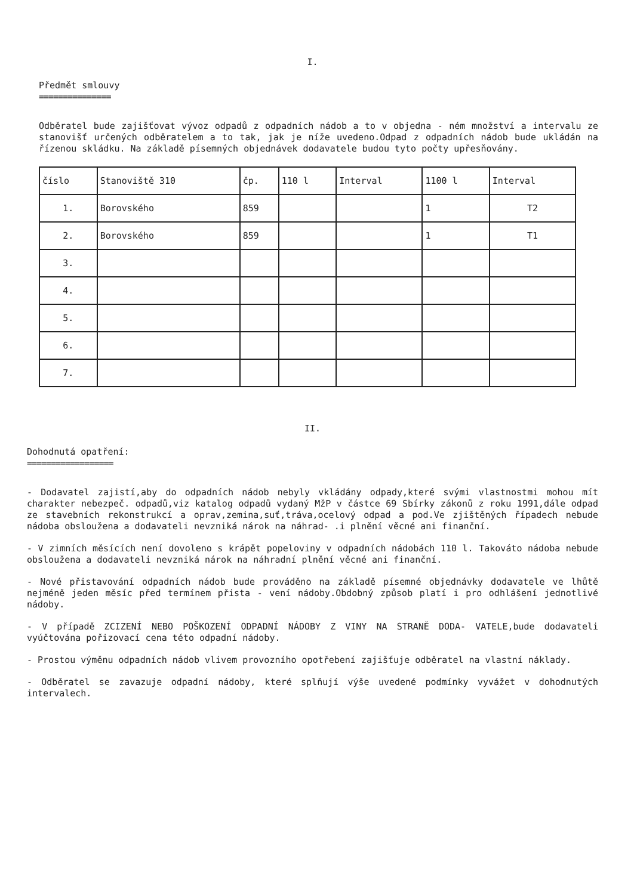I.
Předmět smlouvy
===============
Odběratel bude zajišťovat vývoz odpadů z odpadních nádob a to v objedna - ném množství a intervalu ze stanovišť určených odběratelem a to tak, jak je níže uvedeno.Odpad z odpadních nádob bude ukládán na řízenou skládku. Na základě písemných objednávek dodavatele budou tyto počty upřesňovány.
| číslo | Stanoviště 310 | čp. | 110 l | Interval | 1100 l | Interval |
| --- | --- | --- | --- | --- | --- | --- |
| 1. | Borovského | 859 | | | 1 | T2 |
| 2. | Borovského | 859 | | | 1 | T1 |
| 3. | | | | | | |
| 4. | | | | | | |
| 5. | | | | | | |
| 6. | | | | | | |
| 7. | | | | | | |
II.
Dohodnutá opatření:
==================
- Dodavatel zajistí,aby do odpadních nádob nebyly vkládány odpady,které svými vlastnostmi mohou mít charakter nebezpeč. odpadů,viz katalog odpadů vydaný MžP v částce 69 Sbírky zákonů z roku 1991,dále odpad ze stavebních rekonstrukcí a oprav,zemina,suť,tráva,ocelový odpad a pod.Ve zjištěných řípadech nebude nádoba obsloužena a dodavateli nevzniká nárok na náhrad- .i plnění věcné ani finanční.
- V zimních měsících není dovoleno s krápět popeloviny v odpadních nádobách 110 l. Takováto nádoba nebude obsloužena a dodavateli nevzniká nárok na náhradní plnění věcné ani finanční.
- Nové přistavování odpadních nádob bude prováděno na základě písemné objednávky dodavatele ve lhůtě nejméně jeden měsíc před termínem přista - vení nádoby.Obdobný způsob platí i pro odhlášení jednotlivé nádoby.
- V případě ZCIZENÍ NEBO POŠKOZENÍ ODPADNÍ NÁDOBY Z VINY NA STRANĚ DODA- VATELE,bude dodavateli vyúčtována pořizovací cena této odpadní nádoby.
- Prostou výměnu odpadních nádob vlivem provozního opotřebení zajišťuje odběratel na vlastní náklady.
- Odběratel se zavazuje odpadní nádoby, které splňují výše uvedené podmínky vyvážet v dohodnutých intervalech.